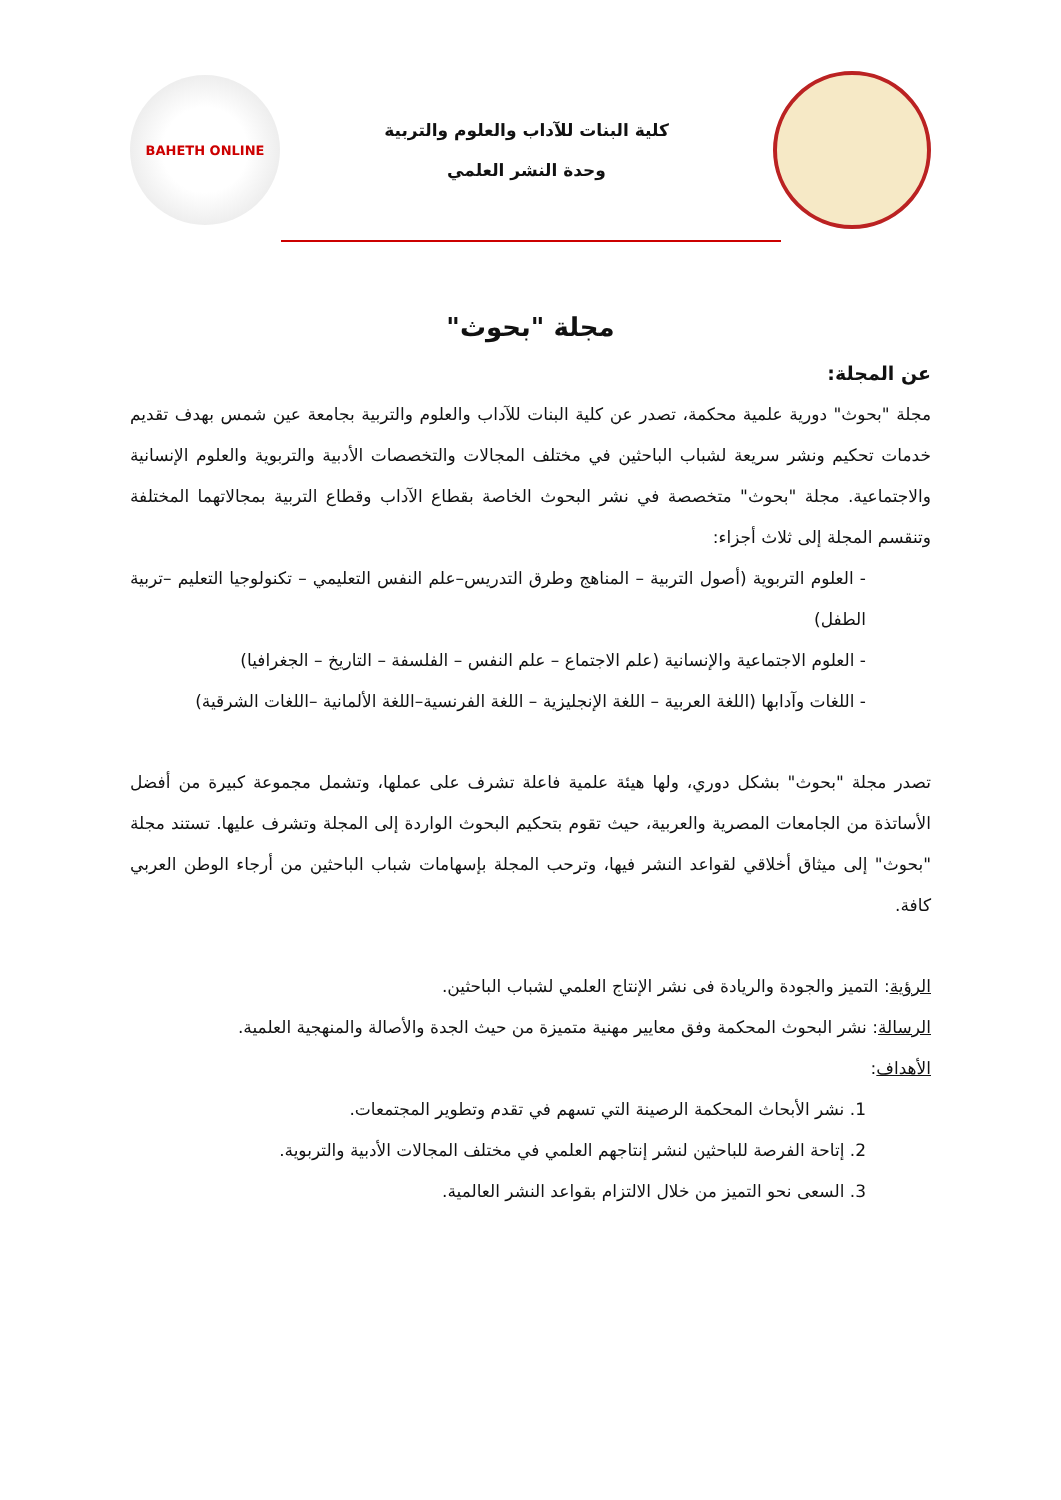كلية البنات للآداب والعلوم والتربية
وحدة النشر العلمي
BAHETH ONLINE
مجلة "بحوث"
عن المجلة:
مجلة "بحوث" دورية علمية محكمة، تصدر عن كلية البنات للآداب والعلوم والتربية بجامعة عين شمس بهدف تقديم خدمات تحكيم ونشر سريعة لشباب الباحثين في مختلف المجالات والتخصصات الأدبية والتربوية والعلوم الإنسانية والاجتماعية. مجلة "بحوث" متخصصة في نشر البحوث الخاصة بقطاع الآداب وقطاع التربية بمجالاتهما المختلفة وتنقسم المجلة إلى ثلاث أجزاء:
- العلوم التربوية (أصول التربية – المناهج وطرق التدريس–علم النفس التعليمي – تكنولوجيا التعليم –تربية الطفل)
- العلوم الاجتماعية والإنسانية (علم الاجتماع – علم النفس – الفلسفة – التاريخ – الجغرافيا)
- اللغات وآدابها (اللغة العربية – اللغة الإنجليزية – اللغة الفرنسية–اللغة الألمانية –اللغات الشرقية)
تصدر مجلة "بحوث" بشكل دوري، ولها هيئة علمية فاعلة تشرف على عملها، وتشمل مجموعة كبيرة من أفضل الأساتذة من الجامعات المصرية والعربية، حيث تقوم بتحكيم البحوث الواردة إلى المجلة وتشرف عليها. تستند مجلة "بحوث" إلى ميثاق أخلاقي لقواعد النشر فيها، وترحب المجلة بإسهامات شباب الباحثين من أرجاء الوطن العربي كافة.
الرؤية: التميز والجودة والريادة فى نشر الإنتاج العلمي لشباب الباحثين.
الرسالة: نشر البحوث المحكمة وفق معايير مهنية متميزة من حيث الجدة والأصالة والمنهجية العلمية.
الأهداف:
1. نشر الأبحاث المحكمة الرصينة التي تسهم في تقدم وتطوير المجتمعات.
2. إتاحة الفرصة للباحثين لنشر إنتاجهم العلمي في مختلف المجالات الأدبية والتربوية.
3. السعى نحو التميز من خلال الالتزام بقواعد النشر العالمية.